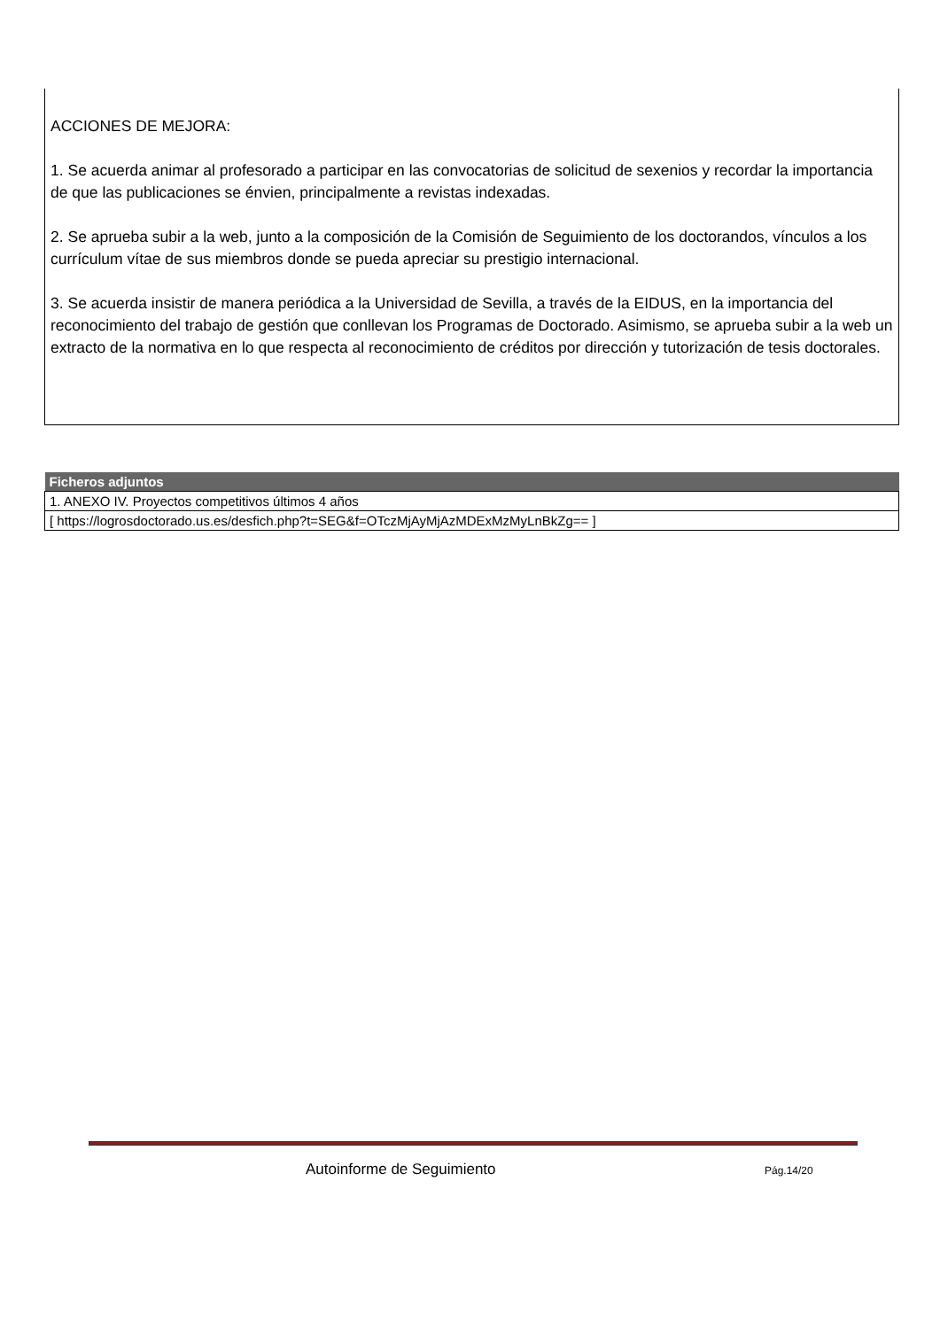ACCIONES DE MEJORA:
1. Se acuerda animar al profesorado a participar en las convocatorias de solicitud de sexenios y recordar la importancia de que las publicaciones se énvien, principalmente a revistas indexadas.
2. Se aprueba subir a la web, junto a la composición de la Comisión de Seguimiento de los doctorandos, vínculos a los currículum vítae de sus miembros donde se pueda apreciar su prestigio internacional.
3. Se acuerda insistir de manera periódica a la Universidad de Sevilla, a través de la EIDUS, en la importancia del reconocimiento del trabajo de gestión que conllevan los Programas de Doctorado. Asimismo, se aprueba subir a la web un extracto de la normativa en lo que respecta al reconocimiento de créditos por dirección y tutorización de tesis doctorales.
| Ficheros adjuntos |
| --- |
| 1. ANEXO IV. Proyectos competitivos últimos 4 años |
| [ https://logrosdoctorado.us.es/desfich.php?t=SEG&f=OTczMjAyMjAzMDExMzMyLnBkZg== ] |
Autoinforme de Seguimiento Pág.14/20